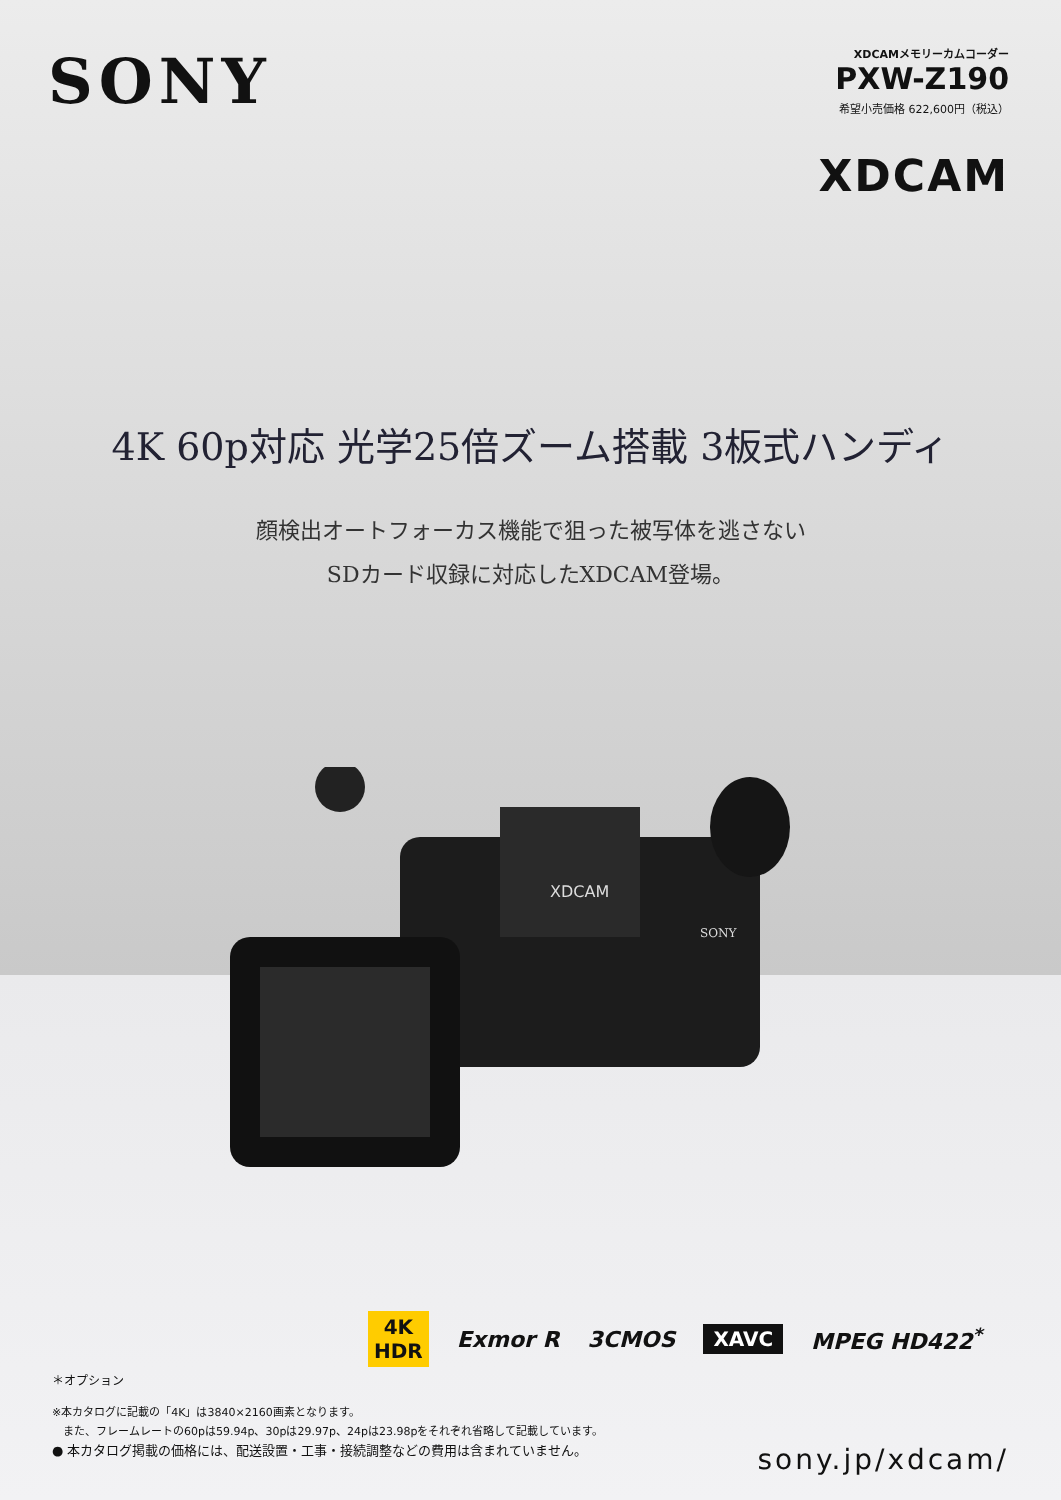SONY
XDCAMメモリーカムコーダー
PXW-Z190
希望小売価格 622,600円（税込）
XDCAM
4K 60p対応 光学25倍ズーム搭載 3板式ハンディ
顔検出オートフォーカス機能で狙った被写体を逃さない
SDカード収録に対応したXDCAM登場。
XDCAM
SONY
4K
HDR
Exmor R 3CMOS
XAVC
MPEG HD422<sup>*</sup>
＊オプション
※本カタログに記載の「4K」は3840×2160画素となります。
　また、フレームレートの60pは59.94p、30pは29.97p、24pは23.98pをそれぞれ省略して記載しています。
● 本カタログ掲載の価格には、配送設置・工事・接続調整などの費用は含まれていません。
sony.jp/xdcam/